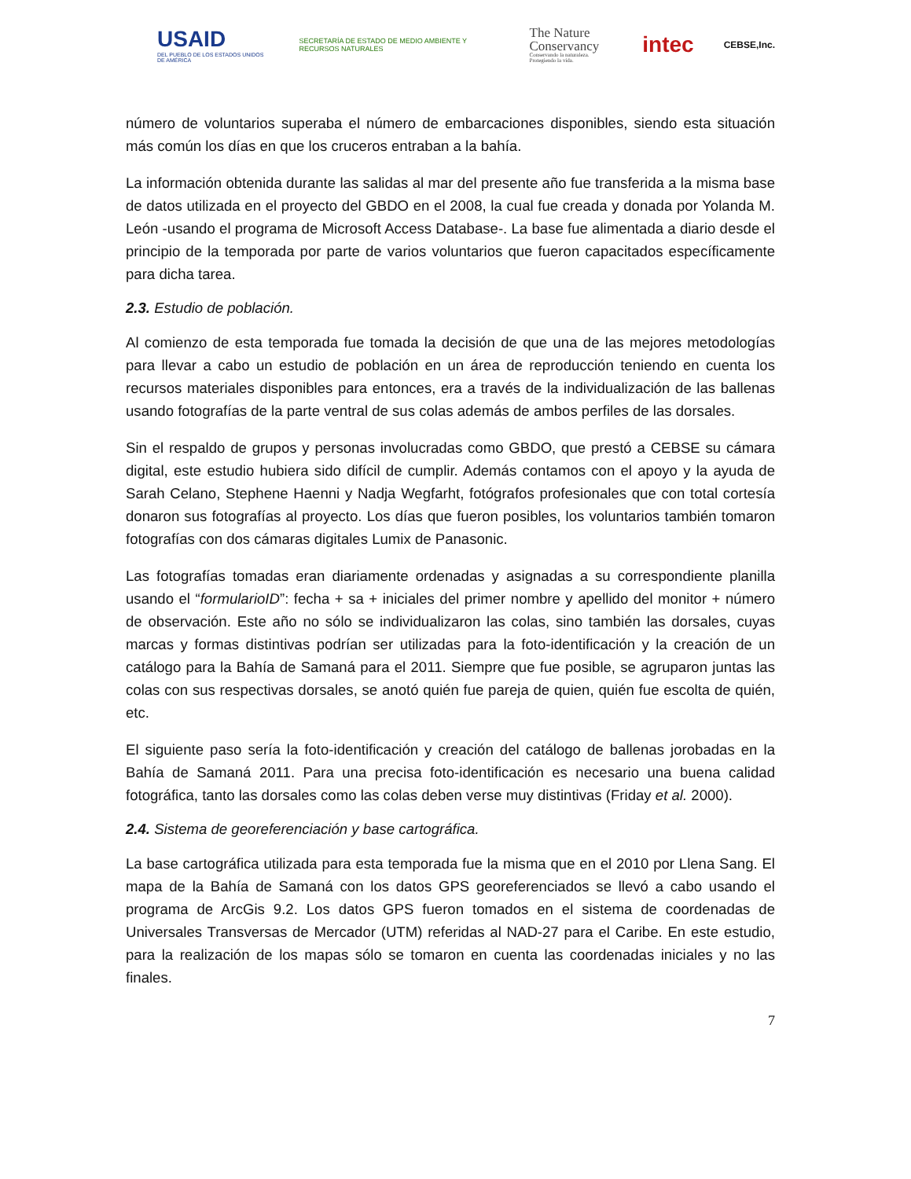USAID
DEL PUEBLO DE LOS ESTADOS UNIDOS DE AMÉRICA
SECRETARÍA DE ESTADO DE MEDIO AMBIENTE Y RECURSOS NATURALES
The Nature
Conservancy
Conservando la naturaleza. Protegiendo la vida.
intec
CEBSE,Inc.
número de voluntarios superaba el número de embarcaciones disponibles, siendo esta situación más común los días en que los cruceros entraban a la bahía.
La información obtenida durante las salidas al mar del presente año fue transferida a la misma base de datos utilizada en el proyecto del GBDO en el 2008, la cual fue creada y donada por Yolanda M. León -usando el programa de Microsoft Access Database-. La base fue alimentada a diario desde el principio de la temporada por parte de varios voluntarios que fueron capacitados específicamente para dicha tarea.
2.3. Estudio de población.
Al comienzo de esta temporada fue tomada la decisión de que una de las mejores metodologías para llevar a cabo un estudio de población en un área de reproducción teniendo en cuenta los recursos materiales disponibles para entonces, era a través de la individualización de las ballenas usando fotografías de la parte ventral de sus colas además de ambos perfiles de las dorsales.
Sin el respaldo de grupos y personas involucradas como GBDO, que prestó a CEBSE su cámara digital, este estudio hubiera sido difícil de cumplir. Además contamos con el apoyo y la ayuda de Sarah Celano, Stephene Haenni y Nadja Wegfarht, fotógrafos profesionales que con total cortesía donaron sus fotografías al proyecto. Los días que fueron posibles, los voluntarios también tomaron fotografías con dos cámaras digitales Lumix de Panasonic.
Las fotografías tomadas eran diariamente ordenadas y asignadas a su correspondiente planilla usando el “formularioID”: fecha + sa + iniciales del primer nombre y apellido del monitor + número de observación. Este año no sólo se individualizaron las colas, sino también las dorsales, cuyas marcas y formas distintivas podrían ser utilizadas para la foto-identificación y la creación de un catálogo para la Bahía de Samaná para el 2011. Siempre que fue posible, se agruparon juntas las colas con sus respectivas dorsales, se anotó quién fue pareja de quien, quién fue escolta de quién, etc.
El siguiente paso sería la foto-identificación y creación del catálogo de ballenas jorobadas en la Bahía de Samaná 2011. Para una precisa foto-identificación es necesario una buena calidad fotográfica, tanto las dorsales como las colas deben verse muy distintivas (Friday et al. 2000).
2.4. Sistema de georeferenciación y base cartográfica.
La base cartográfica utilizada para esta temporada fue la misma que en el 2010 por Llena Sang. El mapa de la Bahía de Samaná con los datos GPS georeferenciados se llevó a cabo usando el programa de ArcGis 9.2. Los datos GPS fueron tomados en el sistema de coordenadas de Universales Transversas de Mercador (UTM) referidas al NAD-27 para el Caribe. En este estudio, para la realización de los mapas sólo se tomaron en cuenta las coordenadas iniciales y no las finales.
7